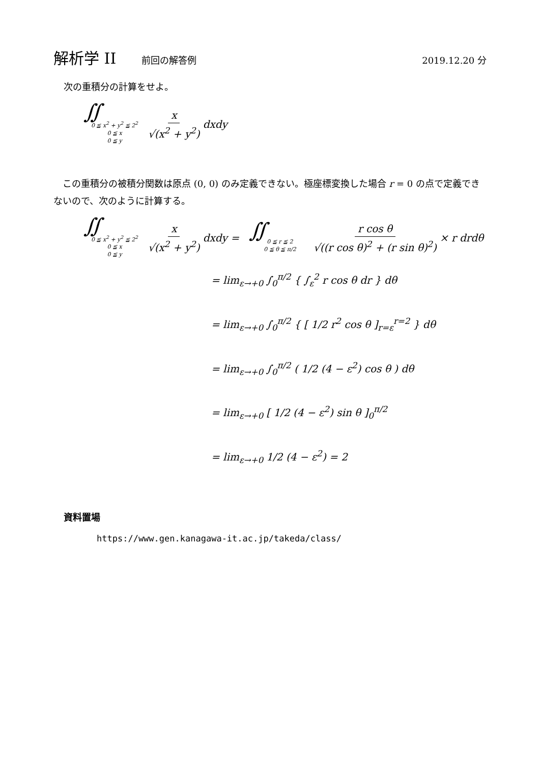解析学 II 前回の解答例 2019.12.20 分
次の重積分の計算をせよ。
∬
0 ≦ x<sup>2</sup> + y<sup>2</sup> ≦ 2<sup>2</sup>
0 ≦ x
0 ≦ y
x √(x<sup>2</sup> + y<sup>2</sup>) dxdy
　この重積分の被積分関数は原点 (0, 0) のみ定義できない。極座標変換した場合 r = 0 の点で定義できないので、次のように計算する。
∬
0 ≦ x<sup>2</sup> + y<sup>2</sup> ≦ 2<sup>2</sup>
0 ≦ x
0 ≦ y
x √(x<sup>2</sup> + y<sup>2</sup>) dxdy =
∬
0 ≦ r ≦ 2
0 ≦ θ ≦ π/2
r cos θ √((r cos θ)<sup>2</sup> + (r sin θ)<sup>2</sup>) × r drdθ
= lim<sub>ε→+0</sub> ∫<sub>0</sub><sup>π/2</sup> { ∫<sub>ε</sub><sup>2</sup> r cos θ dr } dθ
= lim<sub>ε→+0</sub> ∫<sub>0</sub><sup>π/2</sup> { [ 1/2 r<sup>2</sup> cos θ ]<sub>r=ε</sub><sup>r=2</sup> } dθ
= lim<sub>ε→+0</sub> ∫<sub>0</sub><sup>π/2</sup> ( 1/2 (4 − ε<sup>2</sup>) cos θ ) dθ
= lim<sub>ε→+0</sub> [ 1/2 (4 − ε<sup>2</sup>) sin θ ]<sub>0</sub><sup>π/2</sup>
= lim<sub>ε→+0</sub> 1/2 (4 − ε<sup>2</sup>) = 2
資料置場
https://www.gen.kanagawa-it.ac.jp/takeda/class/